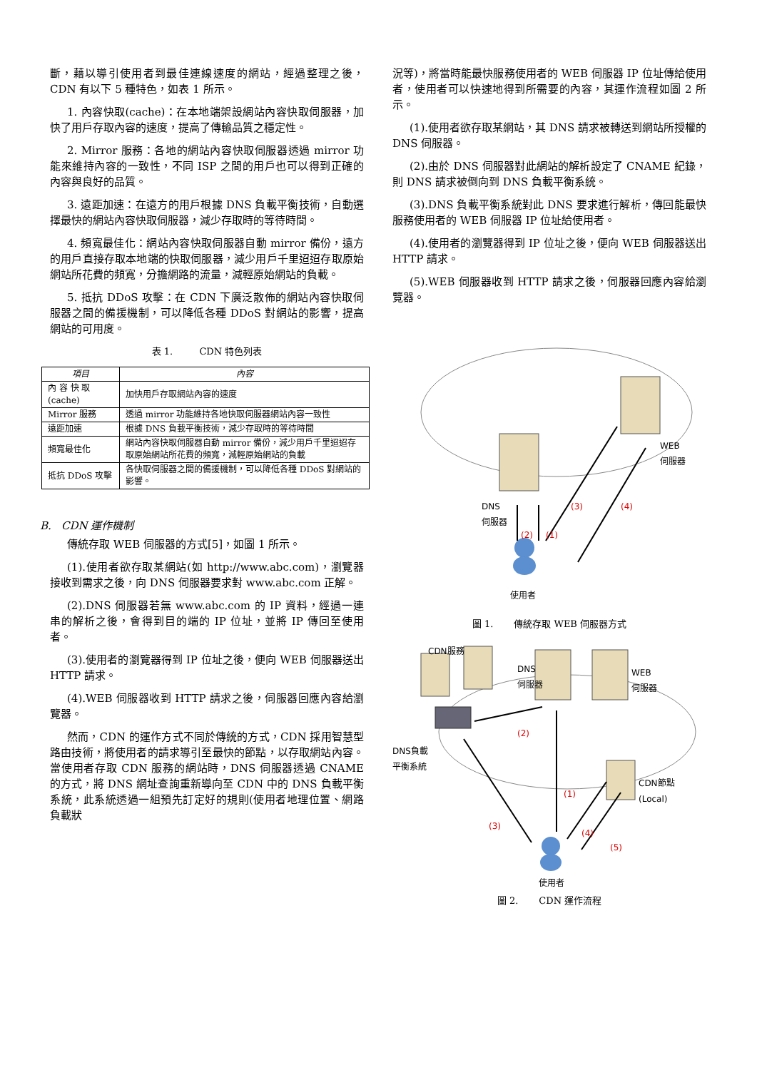斷，藉以導引使用者到最佳連線速度的網站，經過整理之後，CDN 有以下 5 種特色，如表 1 所示。
1. 內容快取(cache)：在本地端架設網站內容快取伺服器，加快了用戶存取內容的速度，提高了傳輸品質之穩定性。
2. Mirror 服務：各地的網站內容快取伺服器透過 mirror 功能來維持內容的一致性，不同 ISP 之間的用戶也可以得到正確的內容與良好的品質。
3. 遠距加速：在遠方的用戶根據 DNS 負載平衡技術，自動選擇最快的網站內容快取伺服器，減少存取時的等待時間。
4. 頻寬最佳化：網站內容快取伺服器自動 mirror 備份，遠方的用戶直接存取本地端的快取伺服器，減少用戶千里迢迢存取原始網站所花費的頻寬，分擔網路的流量，減輕原始網站的負載。
5. 抵抗 DDoS 攻擊：在 CDN 下廣泛散佈的網站內容快取伺服器之間的備援機制，可以降低各種 DDoS 對網站的影響，提高網站的可用度。
表 1. CDN 特色列表
| 項目 | 內容 |
| --- | --- |
| 內 容 快 取 (cache) | 加快用戶存取網站內容的速度 |
| Mirror 服務 | 透過 mirror 功能維持各地快取伺服器網站內容一致性 |
| 遠距加速 | 根據 DNS 負載平衡技術，減少存取時的等待時間 |
| 頻寬最佳化 | 網站內容快取伺服器自動 mirror 備份，減少用戶千里迢迢存取原始網站所花費的頻寬，減輕原始網站的負載 |
| 抵抗 DDoS 攻擊 | 各快取伺服器之間的備援機制，可以降低各種 DDoS 對網站的影響。 |
B. CDN 運作機制
傳統存取 WEB 伺服器的方式[5]，如圖 1 所示。
(1).使用者欲存取某網站(如 http://www.abc.com)，瀏覽器接收到需求之後，向 DNS 伺服器要求對 www.abc.com 正解。
(2).DNS 伺服器若無 www.abc.com 的 IP 資料，經過一連串的解析之後，會得到目的端的 IP 位址，並將 IP 傳回至使用者。
(3).使用者的瀏覽器得到 IP 位址之後，便向 WEB 伺服器送出 HTTP 請求。
(4).WEB 伺服器收到 HTTP 請求之後，伺服器回應內容給瀏覽器。
然而，CDN 的運作方式不同於傳統的方式，CDN 採用智慧型路由技術，將使用者的請求導引至最快的節點，以存取網站內容。當使用者存取 CDN 服務的網站時，DNS 伺服器透過 CNAME 的方式，將 DNS 網址查詢重新導向至 CDN 中的 DNS 負載平衡系統，此系統透過一組預先訂定好的規則(使用者地理位置、網路負載狀
況等)，將當時能最快服務使用者的 WEB 伺服器 IP 位址傳給使用者，使用者可以快速地得到所需要的內容，其運作流程如圖 2 所示。
(1).使用者欲存取某網站，其 DNS 請求被轉送到網站所授權的 DNS 伺服器。
(2).由於 DNS 伺服器對此網站的解析設定了 CNAME 紀錄，則 DNS 請求被倒向到 DNS 負載平衡系統。
(3).DNS 負載平衡系統對此 DNS 要求進行解析，傳回能最快服務使用者的 WEB 伺服器 IP 位址給使用者。
(4).使用者的瀏覽器得到 IP 位址之後，便向 WEB 伺服器送出 HTTP 請求。
(5).WEB 伺服器收到 HTTP 請求之後，伺服器回應內容給瀏覽器。
DNS
伺服器
WEB
伺服器
(2) (1)
(3) (4)
使用者
圖 1. 傳統存取 WEB 伺服器方式
CDN服務
DNS
伺服器
WEB
伺服器
DNS負載
平衡系統
(2)
(1)
(3)
(4)
(5)
CDN節點
(Local)
使用者
圖 2. CDN 運作流程